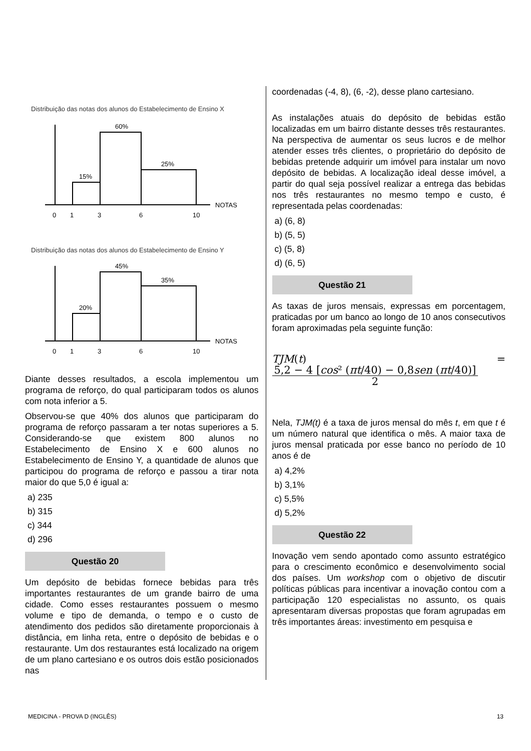Distribuição das notas dos alunos do Estabelecimento de Ensino X
15%
60%
25%
NOTAS
0
1
3
6
10
Distribuição das notas dos alunos do Estabelecimento de Ensino Y
20%
45%
35%
NOTAS
0
1
3
6
10
Diante desses resultados, a escola implementou um programa de reforço, do qual participaram todos os alunos com nota inferior a 5.
Observou-se que 40% dos alunos que participaram do programa de reforço passaram a ter notas superiores a 5. Considerando-se que existem 800 alunos no Estabelecimento de Ensino X e 600 alunos no Estabelecimento de Ensino Y, a quantidade de alunos que participou do programa de reforço e passou a tirar nota maior do que 5,0 é igual a:
a) 235
b) 315
c) 344
d) 296
Questão 20
Um depósito de bebidas fornece bebidas para três importantes restaurantes de um grande bairro de uma cidade. Como esses restaurantes possuem o mesmo volume e tipo de demanda, o tempo e o custo de atendimento dos pedidos são diretamente proporcionais à distância, em linha reta, entre o depósito de bebidas e o restaurante. Um dos restaurantes está localizado na origem de um plano cartesiano e os outros dois estão posicionados nas
coordenadas (-4, 8), (6, -2), desse plano cartesiano.
As instalações atuais do depósito de bebidas estão localizadas em um bairro distante desses três restaurantes. Na perspectiva de aumentar os seus lucros e de melhor atender esses três clientes, o proprietário do depósito de bebidas pretende adquirir um imóvel para instalar um novo depósito de bebidas. A localização ideal desse imóvel, a partir do qual seja possível realizar a entrega das bebidas nos três restaurantes no mesmo tempo e custo, é representada pelas coordenadas:
a) (6, 8)
b) (5, 5)
c) (5, 8)
d) (6, 5)
Questão 21
As taxas de juros mensais, expressas em porcentagem, praticadas por um banco ao longo de 10 anos consecutivos foram aproximadas pela seguinte função:
TJM(t) = 5,2 − 4 [cos² (πt/40) − 0,8sen (πt/40)] 2
Nela, TJM(t) é a taxa de juros mensal do mês t, em que t é um número natural que identifica o mês. A maior taxa de juros mensal praticada por esse banco no período de 10 anos é de
a) 4,2%
b) 3,1%
c) 5,5%
d) 5,2%
Questão 22
Inovação vem sendo apontado como assunto estratégico para o crescimento econômico e desenvolvimento social dos países. Um workshop com o objetivo de discutir políticas públicas para incentivar a inovação contou com a participação 120 especialistas no assunto, os quais apresentaram diversas propostas que foram agrupadas em três importantes áreas: investimento em pesquisa e
MEDICINA - PROVA D (INGLÊS) 13